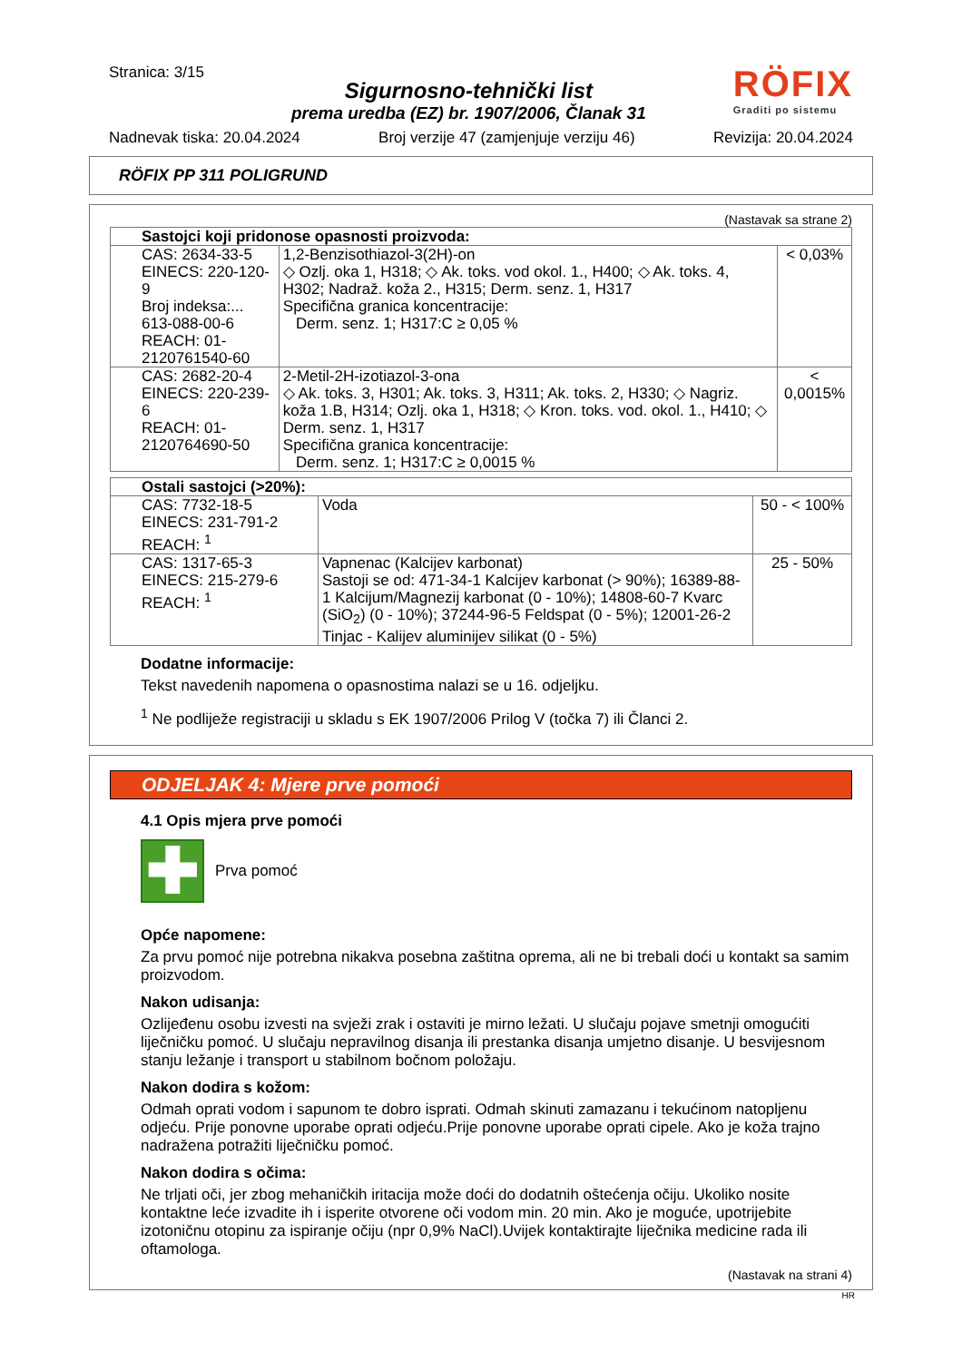Stranica: 3/15
Sigurnosno-tehnički list
prema uredba (EZ) br. 1907/2006, Članak 31
RÖFIX
Graditi po sistemu
Nadnevak tiska: 20.04.2024 Broj verzije 47 (zamjenjuje verziju 46) Revizija: 20.04.2024
RÖFIX PP 311 POLIGRUND
(Nastavak sa strane 2)
| Sastojci koji pridonose opasnosti proizvoda: | | |
| CAS: 2634-33-5 EINECS: 220-120-9 Broj indeksa:... 613-088-00-6 REACH: 01-2120761540-60 | 1,2-Benzisothiazol-3(2H)-on ◇ Ozlj. oka 1, H318; ◇ Ak. toks. vod okol. 1., H400; ◇ Ak. toks. 4, H302; Nadraž. koža 2., H315; Derm. senz. 1, H317 Specifična granica koncentracije: Derm. senz. 1; H317:C ≥ 0,05 % | < 0,03% |
| CAS: 2682-20-4 EINECS: 220-239-6 REACH: 01-2120764690-50 | 2-Metil-2H-izotiazol-3-ona ◇ Ak. toks. 3, H301; Ak. toks. 3, H311; Ak. toks. 2, H330; ◇ Nagriz. koža 1.B, H314; Ozlj. oka 1, H318; ◇ Kron. toks. vod. okol. 1., H410; ◇ Derm. senz. 1, H317 Specifična granica koncentracije: Derm. senz. 1; H317:C ≥ 0,0015 % | < 0,0015% |
| Ostali sastojci (>20%): | | |
| CAS: 7732-18-5 EINECS: 231-791-2 REACH: <sup>1</sup> | Voda | 50 - < 100% |
| CAS: 1317-65-3 EINECS: 215-279-6 REACH: <sup>1</sup> | Vapnenac (Kalcijev karbonat) Sastoji se od: 471-34-1 Kalcijev karbonat (> 90%); 16389-88-1 Kalcijum/Magnezij karbonat (0 - 10%); 14808-60-7 Kvarc (SiO<sub>2</sub>) (0 - 10%); 37244-96-5 Feldspat (0 - 5%); 12001-26-2 Tinjac - Kalijev aluminijev silikat (0 - 5%) | 25 - 50% |
Dodatne informacije:
Tekst navedenih napomena o opasnostima nalazi se u 16. odjeljku.
<sup>1</sup> Ne podliježe registraciji u skladu s EK 1907/2006 Prilog V (točka 7) ili Članci 2.
ODJELJAK 4: Mjere prve pomoći
4.1 Opis mjera prve pomoći
✚
Prva pomoć
Opće napomene:
Za prvu pomoć nije potrebna nikakva posebna zaštitna oprema, ali ne bi trebali doći u kontakt sa samim proizvodom.
Nakon udisanja:
Ozlijeđenu osobu izvesti na svježi zrak i ostaviti je mirno ležati. U slučaju pojave smetnji omogućiti liječničku pomoć. U slučaju nepravilnog disanja ili prestanka disanja umjetno disanje. U besvijesnom stanju ležanje i transport u stabilnom bočnom položaju.
Nakon dodira s kožom:
Odmah oprati vodom i sapunom te dobro isprati. Odmah skinuti zamazanu i tekućinom natopljenu odjeću. Prije ponovne uporabe oprati odjeću.Prije ponovne uporabe oprati cipele. Ako je koža trajno nadražena potražiti liječničku pomoć.
Nakon dodira s očima:
Ne trljati oči, jer zbog mehaničkih iritacija može doći do dodatnih oštećenja očiju. Ukoliko nosite kontaktne leće izvadite ih i isperite otvorene oči vodom min. 20 min. Ako je moguće, upotrijebite izotoničnu otopinu za ispiranje očiju (npr 0,9% NaCl).Uvijek kontaktirajte liječnika medicine rada ili oftamologa.
(Nastavak na strani 4)
HR